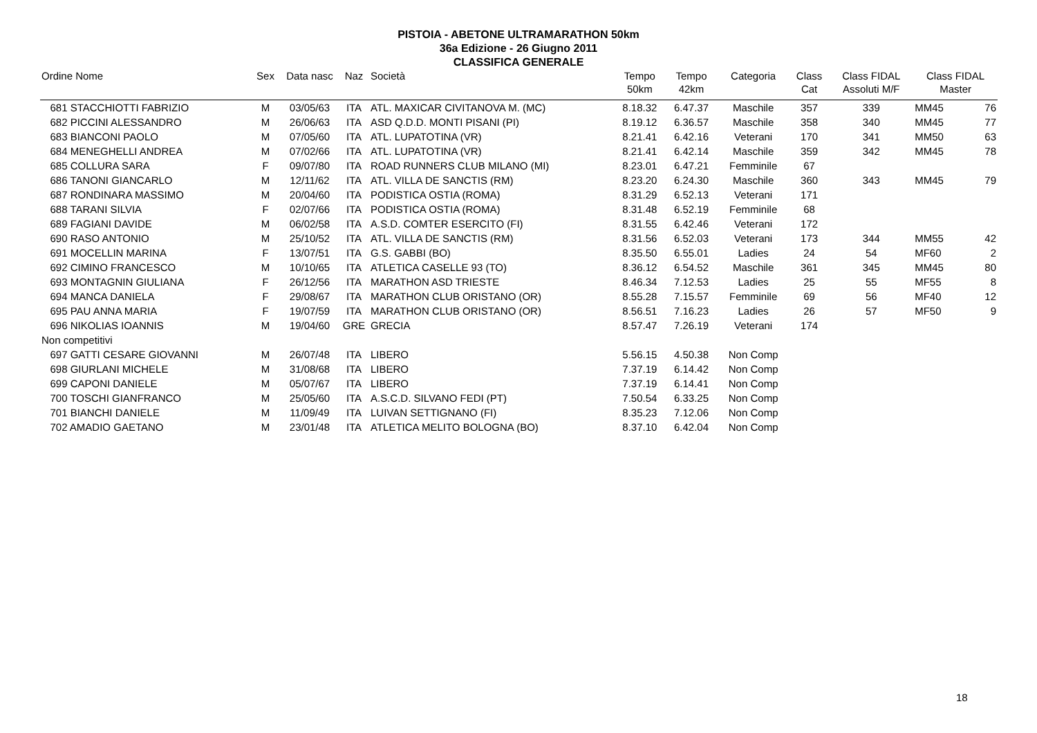PISTOIA - ABETONE ULTRAMARATHON 50km
36a Edizione - 26 Giugno 2011
CLASSIFICA GENERALE
| Ordine Nome | Sex | Data nasc | Naz | Società | Tempo 50km | Tempo 42km | Categoria | Class Cat | Class FIDAL Assoluti M/F | Class FIDAL Master | |
| --- | --- | --- | --- | --- | --- | --- | --- | --- | --- | --- | --- |
| 681 STACCHIOTTI FABRIZIO | M | 03/05/63 | ITA | ATL. MAXICAR CIVITANOVA M. (MC) | 8.18.32 | 6.47.37 | Maschile | 357 | 339 | MM45 | 76 |
| 682 PICCINI ALESSANDRO | M | 26/06/63 | ITA | ASD Q.D.D. MONTI PISANI (PI) | 8.19.12 | 6.36.57 | Maschile | 358 | 340 | MM45 | 77 |
| 683 BIANCONI PAOLO | M | 07/05/60 | ITA | ATL. LUPATOTINA (VR) | 8.21.41 | 6.42.16 | Veterani | 170 | 341 | MM50 | 63 |
| 684 MENEGHELLI ANDREA | M | 07/02/66 | ITA | ATL. LUPATOTINA (VR) | 8.21.41 | 6.42.14 | Maschile | 359 | 342 | MM45 | 78 |
| 685 COLLURA SARA | F | 09/07/80 | ITA | ROAD RUNNERS CLUB MILANO (MI) | 8.23.01 | 6.47.21 | Femminile | 67 | | | |
| 686 TANONI GIANCARLO | M | 12/11/62 | ITA | ATL. VILLA DE SANCTIS (RM) | 8.23.20 | 6.24.30 | Maschile | 360 | 343 | MM45 | 79 |
| 687 RONDINARA MASSIMO | M | 20/04/60 | ITA | PODISTICA OSTIA (ROMA) | 8.31.29 | 6.52.13 | Veterani | 171 | | | |
| 688 TARANI SILVIA | F | 02/07/66 | ITA | PODISTICA OSTIA (ROMA) | 8.31.48 | 6.52.19 | Femminile | 68 | | | |
| 689 FAGIANI DAVIDE | M | 06/02/58 | ITA | A.S.D. COMTER ESERCITO (FI) | 8.31.55 | 6.42.46 | Veterani | 172 | | | |
| 690 RASO ANTONIO | M | 25/10/52 | ITA | ATL. VILLA DE SANCTIS (RM) | 8.31.56 | 6.52.03 | Veterani | 173 | 344 | MM55 | 42 |
| 691 MOCELLIN MARINA | F | 13/07/51 | ITA | G.S. GABBI (BO) | 8.35.50 | 6.55.01 | Ladies | 24 | 54 | MF60 | 2 |
| 692 CIMINO FRANCESCO | M | 10/10/65 | ITA | ATLETICA CASELLE 93 (TO) | 8.36.12 | 6.54.52 | Maschile | 361 | 345 | MM45 | 80 |
| 693 MONTAGNIN GIULIANA | F | 26/12/56 | ITA | MARATHON ASD TRIESTE | 8.46.34 | 7.12.53 | Ladies | 25 | 55 | MF55 | 8 |
| 694 MANCA DANIELA | F | 29/08/67 | ITA | MARATHON CLUB ORISTANO (OR) | 8.55.28 | 7.15.57 | Femminile | 69 | 56 | MF40 | 12 |
| 695 PAU ANNA MARIA | F | 19/07/59 | ITA | MARATHON CLUB ORISTANO (OR) | 8.56.51 | 7.16.23 | Ladies | 26 | 57 | MF50 | 9 |
| 696 NIKOLIAS IOANNIS | M | 19/04/60 | GRE | GRECIA | 8.57.47 | 7.26.19 | Veterani | 174 | | | |
| Non competitivi | | | | | | | | | | | |
| 697 GATTI CESARE GIOVANNI | M | 26/07/48 | ITA | LIBERO | 5.56.15 | 4.50.38 | Non Comp | | | | |
| 698 GIURLANI MICHELE | M | 31/08/68 | ITA | LIBERO | 7.37.19 | 6.14.42 | Non Comp | | | | |
| 699 CAPONI DANIELE | M | 05/07/67 | ITA | LIBERO | 7.37.19 | 6.14.41 | Non Comp | | | | |
| 700 TOSCHI GIANFRANCO | M | 25/05/60 | ITA | A.S.C.D. SILVANO FEDI (PT) | 7.50.54 | 6.33.25 | Non Comp | | | | |
| 701 BIANCHI DANIELE | M | 11/09/49 | ITA | LUIVAN SETTIGNANO (FI) | 8.35.23 | 7.12.06 | Non Comp | | | | |
| 702 AMADIO GAETANO | M | 23/01/48 | ITA | ATLETICA MELITO BOLOGNA (BO) | 8.37.10 | 6.42.04 | Non Comp | | | | |
18